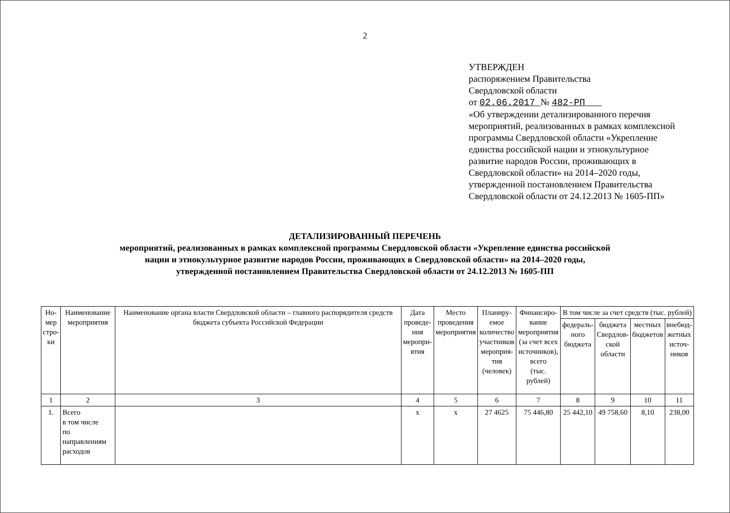2
УТВЕРЖДЕН
распоряжением Правительства
Свердловской области
от 02.06.2017 № 482-РП
«Об утверждении детализированного перечня мероприятий, реализованных в рамках комплексной программы Свердловской области «Укрепление единства российской нации и этнокультурное развитие народов России, проживающих в Свердловской области» на 2014–2020 годы, утвержденной постановлением Правительства Свердловской области от 24.12.2013 № 1605-ПП»
ДЕТАЛИЗИРОВАННЫЙ ПЕРЕЧЕНЬ
мероприятий, реализованных в рамках комплексной программы Свердловской области «Укрепление единства российской
нации и этнокультурное развитие народов России, проживающих в Свердловской области» на 2014–2020 годы,
утвержденной постановлением Правительства Свердловской области от 24.12.2013 № 1605-ПП
| Но- мер стро- ки | Наименование мероприятия | Наименование органа власти Свердловской области – главного распорядителя средств бюджета субъекта Российской Федерации | Дата проведе- ния меропри- ятия | Место проведения мероприятия | Планиру- емое количество участников мероприя- тия (человек) | Финансиро- вание мероприятия (за счет всех источников), всего (тыс. рублей) | В том числе за счет средств (тыс. рублей) | | | |
| --- | --- | --- | --- | --- | --- | --- | --- | --- | --- | --- |
| | | | | | | | федераль- ного бюджета | бюджета Свердлов- ской области | местных бюджетов | внебюд- жетных источ- ников |
| 1 | 2 | 3 | 4 | 5 | 6 | 7 | 8 | 9 | 10 | 11 |
| 1. | Всего в том числе по направлениям расходов | | х | х | 27 4625 | 75 446,80 | 25 442,10 | 49 758,60 | 8,10 | 238,00 |